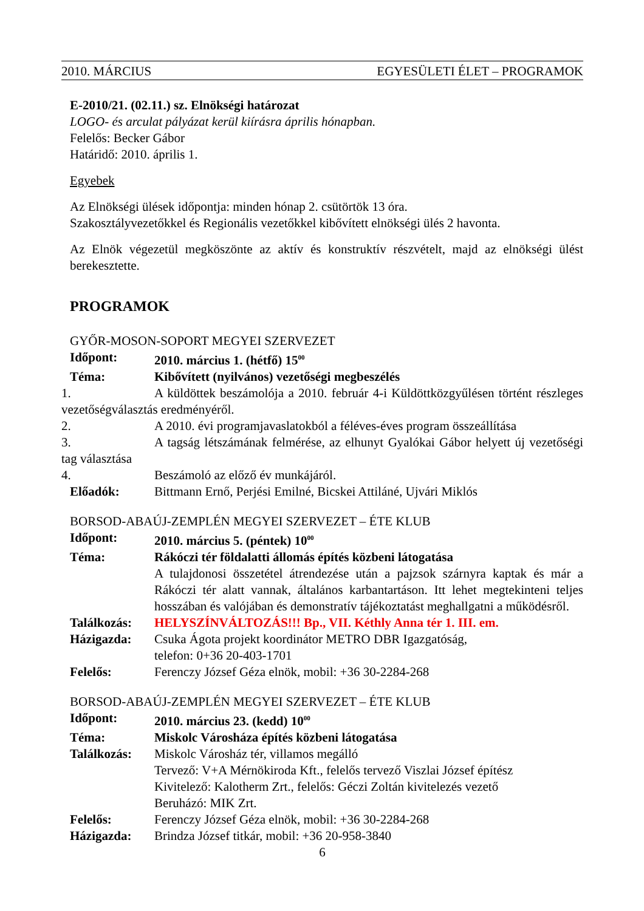2010. MÁRCIUS EGYESÜLETI ÉLET – PROGRAMOK
E-2010/21. (02.11.) sz. Elnökségi határozat
LOGO- és arculat pályázat kerül kiírásra április hónapban.
Felelős: Becker Gábor
Határidő: 2010. április 1.
Egyebek
Az Elnökségi ülések időpontja: minden hónap 2. csütörtök 13 óra.
Szakosztályvezetőkkel és Regionális vezetőkkel kibővített elnökségi ülés 2 havonta.
Az Elnök végezetül megköszönte az aktív és konstruktív részvételt, majd az elnökségi ülést berekesztette.
PROGRAMOK
GYŐR-MOSON-SOPORT MEGYEI SZERVEZET
Időpont: 2010. március 1. (hétfő) 15<sup>00</sup>
Téma: Kibővített (nyilvános) vezetőségi megbeszélés
1. A küldöttek beszámolója a 2010. február 4-i Küldöttközgyűlésen történt részleges vezetőségválasztás eredményéről.
2. A 2010. évi programjavaslatokból a féléves-éves program összeállítása
3. A tagság létszámának felmérése, az elhunyt Gyalókai Gábor helyett új vezetőségi tag választása
4. Beszámoló az előző év munkájáról.
Előadók: Bittmann Ernő, Perjési Emilné, Bicskei Attiláné, Ujvári Miklós
BORSOD-ABAÚJ-ZEMPLÉN MEGYEI SZERVEZET – ÉTE KLUB
Időpont: 2010. március 5. (péntek) 10<sup>00</sup>
Téma: Rákóczi tér földalatti állomás építés közbeni látogatása
A tulajdonosi összetétel átrendezése után a pajzsok szárnyra kaptak és már a Rákóczi tér alatt vannak, általános karbantartáson. Itt lehet megtekinteni teljes hosszában és valójában és demonstratív tájékoztatást meghallgatni a működésről.
Találkozás: HELYSZÍNVÁLTOZÁS!!! Bp., VII. Kéthly Anna tér 1. III. em.
Házigazda: Csuka Ágota projekt koordinátor METRO DBR Igazgatóság,
telefon: 0+36 20-403-1701
Felelős: Ferenczy József Géza elnök, mobil: +36 30-2284-268
BORSOD-ABAÚJ-ZEMPLÉN MEGYEI SZERVEZET – ÉTE KLUB
Időpont: 2010. március 23. (kedd) 10<sup>00</sup>
Téma: Miskolc Városháza építés közbeni látogatása
Találkozás: Miskolc Városház tér, villamos megálló
Tervező: V+A Mérnökiroda Kft., felelős tervező Viszlai József építész
Kivitelező: Kalotherm Zrt., felelős: Géczi Zoltán kivitelezés vezető
Beruházó: MIK Zrt.
Felelős: Ferenczy József Géza elnök, mobil: +36 30-2284-268
Házigazda: Brindza József titkár, mobil: +36 20-958-3840
6